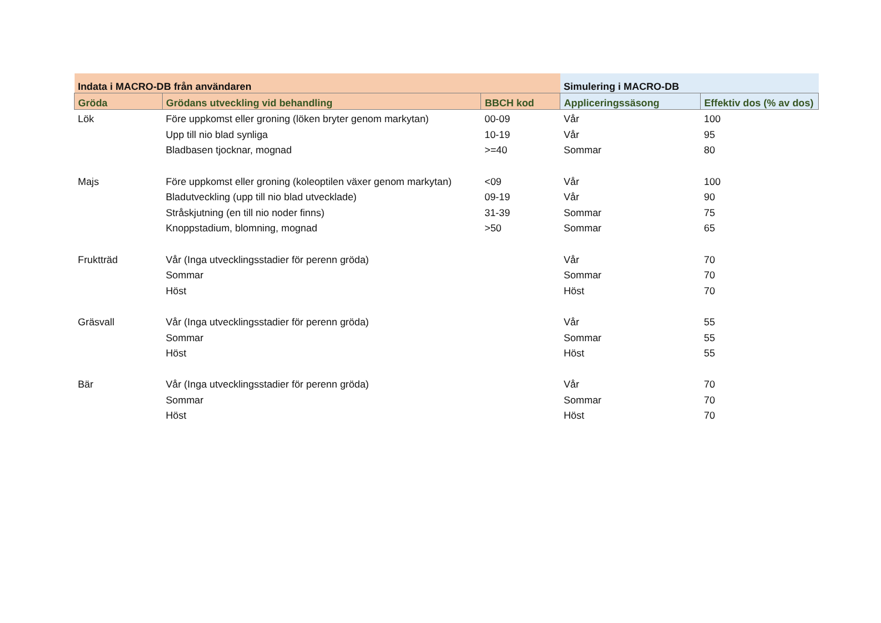| Indata i MACRO-DB från användaren | | | Simulering i MACRO-DB | |
| Gröda | Grödans utveckling vid behandling | BBCH kod | Appliceringssäsong | Effektiv dos (% av dos) |
| Lök | Före uppkomst eller groning (löken bryter genom markytan) | 00-09 | Vår | 100 |
| | Upp till nio blad synliga | 10-19 | Vår | 95 |
| | Bladbasen tjocknar, mognad | >=40 | Sommar | 80 |
| Majs | Före uppkomst eller groning (koleoptilen växer genom markytan) | <09 | Vår | 100 |
| | Bladutveckling (upp till nio blad utvecklade) | 09-19 | Vår | 90 |
| | Stråskjutning (en till nio noder finns) | 31-39 | Sommar | 75 |
| | Knoppstadium, blomning, mognad | >50 | Sommar | 65 |
| Fruktträd | Vår (Inga utvecklingsstadier för perenn gröda) | | Vår | 70 |
| | Sommar | | Sommar | 70 |
| | Höst | | Höst | 70 |
| Gräsvall | Vår (Inga utvecklingsstadier för perenn gröda) | | Vår | 55 |
| | Sommar | | Sommar | 55 |
| | Höst | | Höst | 55 |
| Bär | Vår (Inga utvecklingsstadier för perenn gröda) | | Vår | 70 |
| | Sommar | | Sommar | 70 |
| | Höst | | Höst | 70 |